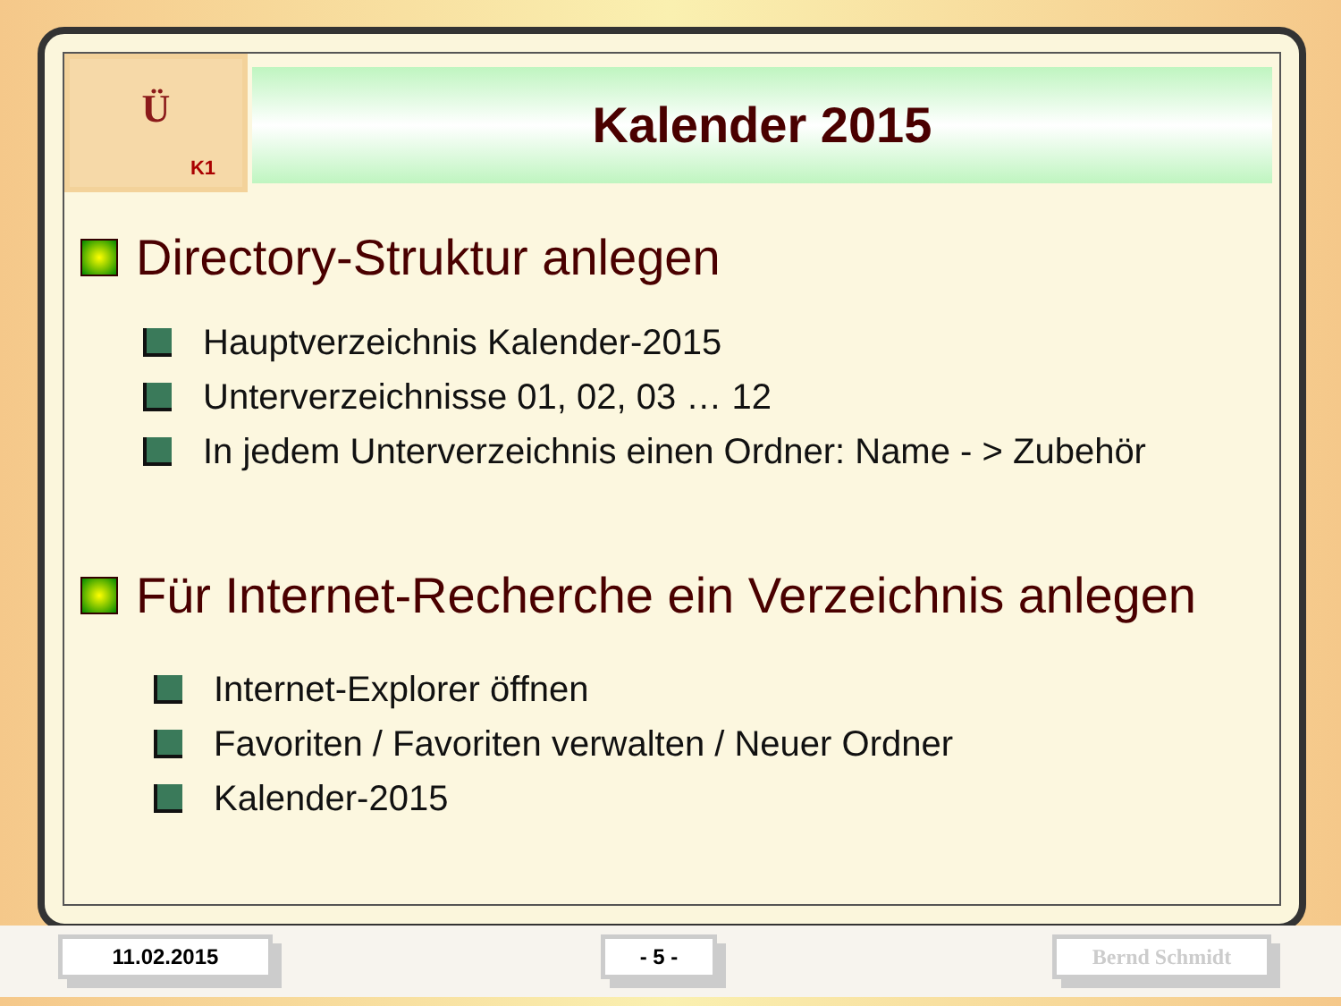Ü
K1
Kalender 2015
Directory-Struktur anlegen
Hauptverzeichnis Kalender-2015
Unterverzeichnisse 01, 02, 03 … 12
In jedem Unterverzeichnis einen Ordner: Name - > Zubehör
Für Internet-Recherche ein Verzeichnis anlegen
Internet-Explorer öffnen
Favoriten / Favoriten verwalten / Neuer Ordner
Kalender-2015
11.02.2015 - 5 - Bernd Schmidt